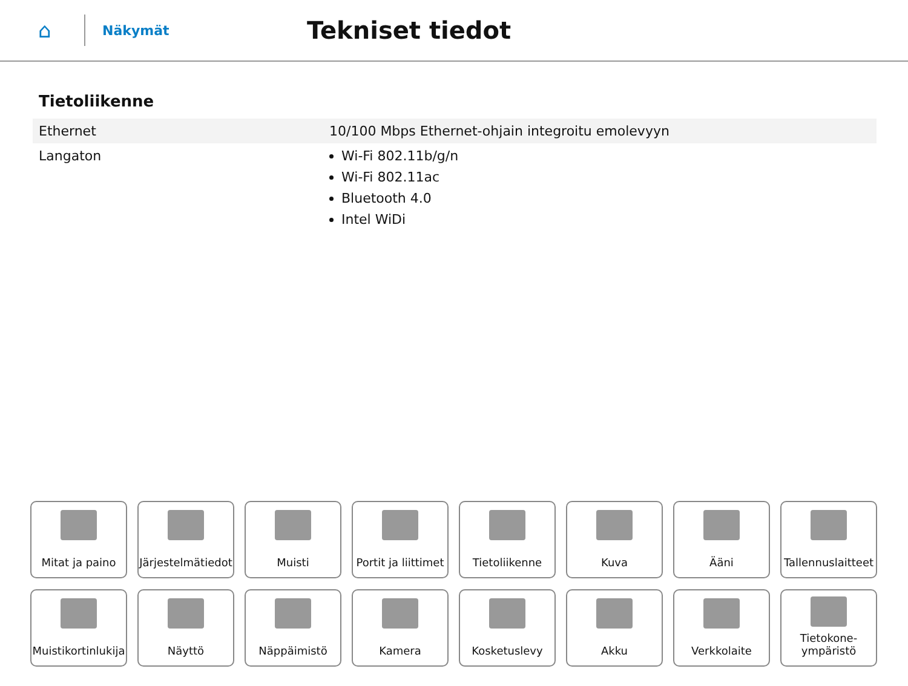⌂
Näkymät
Tekniset tiedot
Tietoliikenne
| Ethernet | 10/100 Mbps Ethernet-ohjain integroitu emolevyyn |
| Langaton | Wi-Fi 802.11b/g/n Wi-Fi 802.11ac Bluetooth 4.0 Intel WiDi |
Mitat ja paino
Järjestelmätiedot
Muisti
Portit ja liittimet
Tietoliikenne
Kuva
Ääni
Tallennuslaitteet
Muistikortinlukija
Näyttö
Näppäimistö
Kamera
Kosketuslevy
Akku
Verkkolaite
Tietokone-
ympäristö